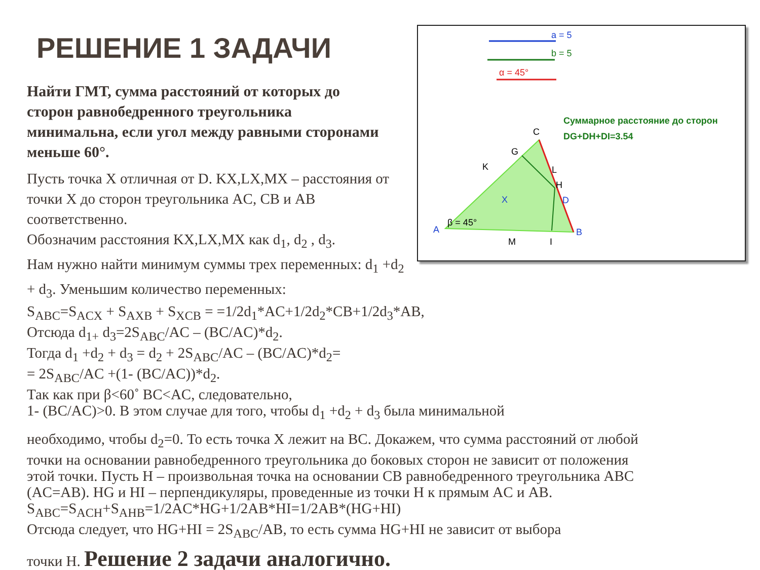РЕШЕНИЕ 1 ЗАДАЧИ
a = 5
b = 5
α = 45°
Суммарное расстояние до сторон
DG+DH+DI=3.54
C
G
K
L
H
D
X
A
β = 45°
M
I
B
Найти ГМТ, сумма расстояний от которых до сторон равнобедренного треугольника минимальна, если угол между равными сторонами меньше 60°.
Пусть точка X отличная от D. KX,LX,MX – расстояния от точки X до сторон треугольника AC, CB и AB соответственно.
Обозначим расстояния KX,LX,MX как d<sub>1</sub>, d<sub>2</sub> , d<sub>3</sub>.
Нам нужно найти минимум суммы трех переменных: d<sub>1</sub> +d<sub>2</sub> + d<sub>3</sub>. Уменьшим количество переменных:
S<sub>ABC</sub>=S<sub>ACX</sub> + S<sub>AXB</sub> + S<sub>XCB</sub> = =1/2d<sub>1</sub>*AC+1/2d<sub>2</sub>*CB+1/2d<sub>3</sub>*AB,
Отсюда d<sub>1+</sub> d<sub>3</sub>=2S<sub>ABC</sub>/AC – (BC/AC)*d<sub>2</sub>.
Тогда d<sub>1</sub> +d<sub>2</sub> + d<sub>3</sub> = d<sub>2</sub> + 2S<sub>ABC</sub>/AC – (BC/AC)*d<sub>2</sub>=
= 2S<sub>ABC</sub>/AC +(1- (BC/AC))*d<sub>2</sub>.
Так как при β<60˚ BC<AC, следовательно,
1- (BC/AC)>0. В этом случае для того, чтобы d<sub>1</sub> +d<sub>2</sub> + d<sub>3</sub> была минимальной
необходимо, чтобы d<sub>2</sub>=0. То есть точка X лежит на BC. Докажем, что сумма расстояний от любой точки на основании равнобедренного треугольника до боковых сторон не зависит от положения этой точки. Пусть H – произвольная точка на основании CB равнобедренного треугольника ABC (AC=AB). HG и HI – перпендикуляры, проведенные из точки H к прямым AC и AB.
S<sub>ABC</sub>=S<sub>ACH</sub>+S<sub>AHB</sub>=1/2AC*HG+1/2AB*HI=1/2AB*(HG+HI)
Отсюда следует, что HG+HI = 2S<sub>ABC</sub>/AB, то есть сумма HG+HI не зависит от выбора
точки H. Решение 2 задачи аналогично.